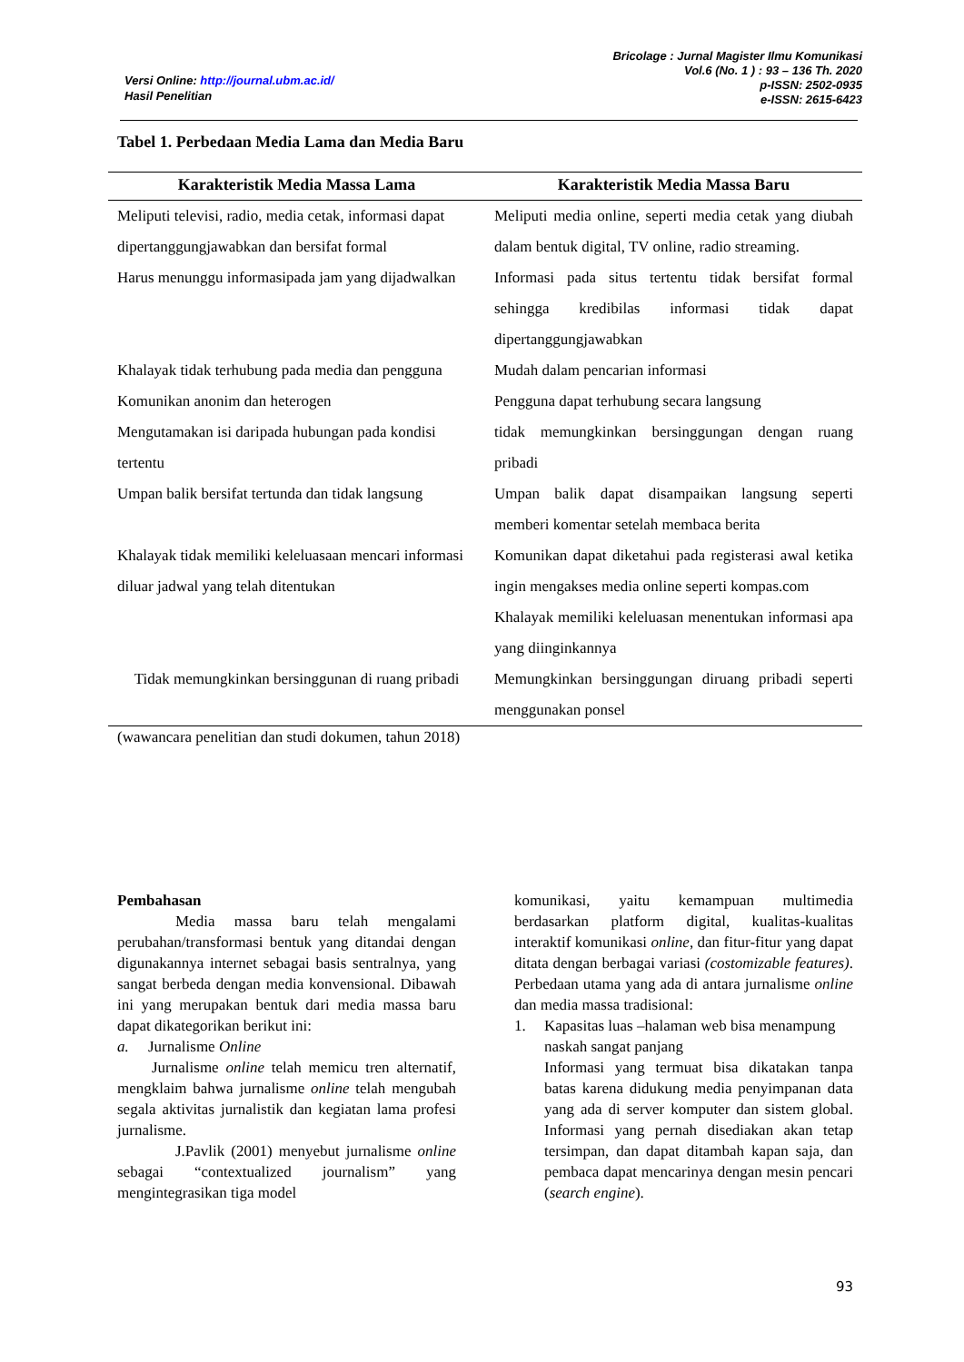Versi Online: http://journal.ubm.ac.id/
Hasil Penelitian
Bricolage : Jurnal Magister Ilmu Komunikasi
Vol.6 (No. 1 ) : 93 – 136 Th. 2020
p-ISSN: 2502-0935
e-ISSN: 2615-6423
Tabel 1. Perbedaan Media Lama dan Media Baru
| Karakteristik Media Massa Lama | Karakteristik Media Massa Baru |
| --- | --- |
| Meliputi televisi, radio, media cetak, informasi dapat dipertanggungjawabkan dan bersifat formal | Meliputi media online, seperti media cetak yang diubah dalam bentuk digital, TV online, radio streaming. |
| Harus menunggu informasipada jam yang dijadwalkan | Informasi pada situs tertentu tidak bersifat formal sehingga kredibilas informasi tidak dapat dipertanggungjawabkan |
| Khalayak tidak terhubung pada media dan pengguna | Mudah dalam pencarian informasi |
| Komunikan anonim dan heterogen | Pengguna dapat terhubung secara langsung |
| Mengutamakan isi daripada hubungan pada kondisi tertentu | tidak memungkinkan bersinggungan dengan ruang pribadi |
| Umpan balik bersifat tertunda dan tidak langsung | Umpan balik dapat disampaikan langsung seperti memberi komentar setelah membaca berita |
| Khalayak tidak memiliki keleluasaan mencari informasi diluar jadwal yang telah ditentukan | Komunikan dapat diketahui pada registerasi awal ketika ingin mengakses media online seperti kompas.com Khalayak memiliki keleluasan menentukan informasi apa yang diinginkannya |
| Tidak memungkinkan bersinggunan di ruang pribadi | Memungkinkan bersinggungan diruang pribadi seperti menggunakan ponsel |
(wawancara penelitian dan studi dokumen, tahun 2018)
Pembahasan
Media massa baru telah mengalami perubahan/transformasi bentuk yang ditandai dengan digunakannya internet sebagai basis sentralnya, yang sangat berbeda dengan media konvensional. Dibawah ini yang merupakan bentuk dari media massa baru dapat dikategorikan berikut ini:
a. Jurnalisme Online
Jurnalisme online telah memicu tren alternatif, mengklaim bahwa jurnalisme online telah mengubah segala aktivitas jurnalistik dan kegiatan lama profesi jurnalisme.
J.Pavlik (2001) menyebut jurnalisme online sebagai “contextualized journalism” yang mengintegrasikan tiga model
komunikasi, yaitu kemampuan multimedia berdasarkan platform digital, kualitas-kualitas interaktif komunikasi online, dan fitur-fitur yang dapat ditata dengan berbagai variasi (costomizable features). Perbedaan utama yang ada di antara jurnalisme online dan media massa tradisional:
1. Kapasitas luas –halaman web bisa menampung naskah sangat panjang
Informasi yang termuat bisa dikatakan tanpa batas karena didukung media penyimpanan data yang ada di server komputer dan sistem global. Informasi yang pernah disediakan akan tetap tersimpan, dan dapat ditambah kapan saja, dan pembaca dapat mencarinya dengan mesin pencari (search engine).
93